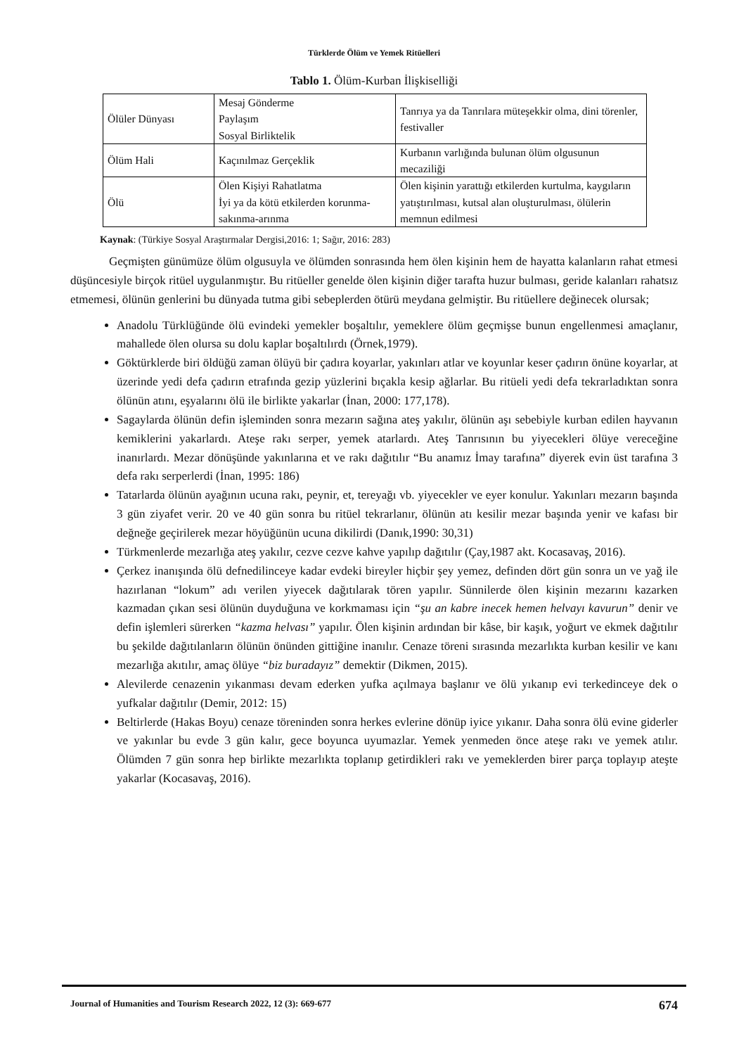Türklerde Ölüm ve Yemek Ritüelleri
Tablo 1. Ölüm-Kurban İlişkiselliği
| Ölüler Dünyası | Mesaj Gönderme Paylaşım Sosyal Birliktelik | Tanrıya ya da Tanrılara müteşekkir olma, dini törenler, festivaller |
| Ölüm Hali | Kaçınılmaz Gerçeklik | Kurbanın varlığında bulunan ölüm olgusunun mecaziliği |
| Ölü | Ölen Kişiyi Rahatlatma İyi ya da kötü etkilerden korunma-sakınma-arınma | Ölen kişinin yarattığı etkilerden kurtulma, kaygıların yatıştırılması, kutsal alan oluşturulması, ölülerin memnun edilmesi |
Kaynak: (Türkiye Sosyal Araştırmalar Dergisi,2016: 1; Sağır, 2016: 283)
Geçmişten günümüze ölüm olgusuyla ve ölümden sonrasında hem ölen kişinin hem de hayatta kalanların rahat etmesi düşüncesiyle birçok ritüel uygulanmıştır. Bu ritüeller genelde ölen kişinin diğer tarafta huzur bulması, geride kalanları rahatsız etmemesi, ölünün genlerini bu dünyada tutma gibi sebeplerden ötürü meydana gelmiştir. Bu ritüellere değinecek olursak;
Anadolu Türklüğünde ölü evindeki yemekler boşaltılır, yemeklere ölüm geçmişse bunun engellenmesi amaçlanır, mahallede ölen olursa su dolu kaplar boşaltılırdı (Örnek,1979).
Göktürklerde biri öldüğü zaman ölüyü bir çadıra koyarlar, yakınları atlar ve koyunlar keser çadırın önüne koyarlar, at üzerinde yedi defa çadırın etrafında gezip yüzlerini bıçakla kesip ağlarlar. Bu ritüeli yedi defa tekrarladıktan sonra ölünün atını, eşyalarını ölü ile birlikte yakarlar (İnan, 2000: 177,178).
Sagaylarda ölünün defin işleminden sonra mezarın sağına ateş yakılır, ölünün aşı sebebiyle kurban edilen hayvanın kemiklerini yakarlardı. Ateşe rakı serper, yemek atarlardı. Ateş Tanrısının bu yiyecekleri ölüye vereceğine inanırlardı. Mezar dönüşünde yakınlarına et ve rakı dağıtılır “Bu anamız İmay tarafına” diyerek evin üst tarafına 3 defa rakı serperlerdi (İnan, 1995: 186)
Tatarlarda ölünün ayağının ucuna rakı, peynir, et, tereyağı vb. yiyecekler ve eyer konulur. Yakınları mezarın başında 3 gün ziyafet verir. 20 ve 40 gün sonra bu ritüel tekrarlanır, ölünün atı kesilir mezar başında yenir ve kafası bir değneğe geçirilerek mezar höyüğünün ucuna dikilirdi (Danık,1990: 30,31)
Türkmenlerde mezarlığa ateş yakılır, cezve cezve kahve yapılıp dağıtılır (Çay,1987 akt. Kocasavaş, 2016).
Çerkez inanışında ölü defnedilinceye kadar evdeki bireyler hiçbir şey yemez, definden dört gün sonra un ve yağ ile hazırlanan “lokum” adı verilen yiyecek dağıtılarak tören yapılır. Sünnilerde ölen kişinin mezarını kazarken kazmadan çıkan sesi ölünün duyduğuna ve korkmaması için “şu an kabre inecek hemen helvayı kavurun” denir ve defin işlemleri sürerken “kazma helvası” yapılır. Ölen kişinin ardından bir kâse, bir kaşık, yoğurt ve ekmek dağıtılır bu şekilde dağıtılanların ölünün önünden gittiğine inanılır. Cenaze töreni sırasında mezarlıkta kurban kesilir ve kanı mezarlığa akıtılır, amaç ölüye “biz buradayız” demektir (Dikmen, 2015).
Alevilerde cenazenin yıkanması devam ederken yufka açılmaya başlanır ve ölü yıkanıp evi terkedinceye dek o yufkalar dağıtılır (Demir, 2012: 15)
Beltirlerde (Hakas Boyu) cenaze töreninden sonra herkes evlerine dönüp iyice yıkanır. Daha sonra ölü evine giderler ve yakınlar bu evde 3 gün kalır, gece boyunca uyumazlar. Yemek yenmeden önce ateşe rakı ve yemek atılır. Ölümden 7 gün sonra hep birlikte mezarlıkta toplanıp getirdikleri rakı ve yemeklerden birer parça toplayıp ateşte yakarlar (Kocasavaş, 2016).
Journal of Humanities and Tourism Research 2022, 12 (3): 669-677 674